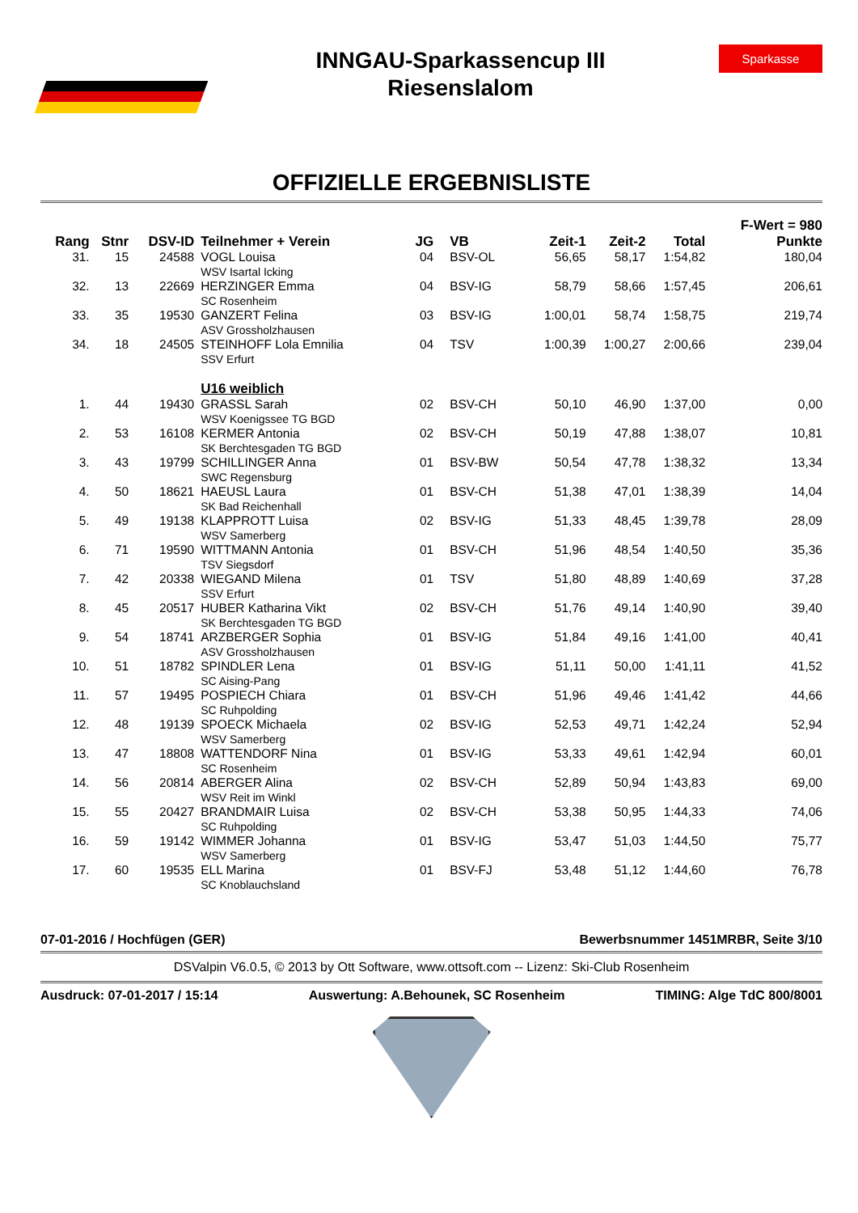INNGAU-Sparkassencup III
Riesenslalom
Sparkasse
OFFIZIELLE ERGEBNISLISTE
| | | | | | | | | | F-Wert = 980 |
| --- | --- | --- | --- | --- | --- | --- | --- | --- | --- |
| Rang | Stnr | DSV-ID | Teilnehmer + Verein | JG | VB | Zeit-1 | Zeit-2 | Total | Punkte |
| 31. | 15 | 24588 | VOGL Louisa WSV Isartal Icking | 04 | BSV-OL | 56,65 | 58,17 | 1:54,82 | 180,04 |
| 32. | 13 | 22669 | HERZINGER Emma SC Rosenheim | 04 | BSV-IG | 58,79 | 58,66 | 1:57,45 | 206,61 |
| 33. | 35 | 19530 | GANZERT Felina ASV Grossholzhausen | 03 | BSV-IG | 1:00,01 | 58,74 | 1:58,75 | 219,74 |
| 34. | 18 | 24505 | STEINHOFF Lola Emnilia SSV Erfurt | 04 | TSV | 1:00,39 | 1:00,27 | 2:00,66 | 239,04 |
| | | | U16 weiblich | | | | | | |
| 1. | 44 | 19430 | GRASSL Sarah WSV Koenigssee TG BGD | 02 | BSV-CH | 50,10 | 46,90 | 1:37,00 | 0,00 |
| 2. | 53 | 16108 | KERMER Antonia SK Berchtesgaden TG BGD | 02 | BSV-CH | 50,19 | 47,88 | 1:38,07 | 10,81 |
| 3. | 43 | 19799 | SCHILLINGER Anna SWC Regensburg | 01 | BSV-BW | 50,54 | 47,78 | 1:38,32 | 13,34 |
| 4. | 50 | 18621 | HAEUSL Laura SK Bad Reichenhall | 01 | BSV-CH | 51,38 | 47,01 | 1:38,39 | 14,04 |
| 5. | 49 | 19138 | KLAPPROTT Luisa WSV Samerberg | 02 | BSV-IG | 51,33 | 48,45 | 1:39,78 | 28,09 |
| 6. | 71 | 19590 | WITTMANN Antonia TSV Siegsdorf | 01 | BSV-CH | 51,96 | 48,54 | 1:40,50 | 35,36 |
| 7. | 42 | 20338 | WIEGAND Milena SSV Erfurt | 01 | TSV | 51,80 | 48,89 | 1:40,69 | 37,28 |
| 8. | 45 | 20517 | HUBER Katharina Vikt SK Berchtesgaden TG BGD | 02 | BSV-CH | 51,76 | 49,14 | 1:40,90 | 39,40 |
| 9. | 54 | 18741 | ARZBERGER Sophia ASV Grossholzhausen | 01 | BSV-IG | 51,84 | 49,16 | 1:41,00 | 40,41 |
| 10. | 51 | 18782 | SPINDLER Lena SC Aising-Pang | 01 | BSV-IG | 51,11 | 50,00 | 1:41,11 | 41,52 |
| 11. | 57 | 19495 | POSPIECH Chiara SC Ruhpolding | 01 | BSV-CH | 51,96 | 49,46 | 1:41,42 | 44,66 |
| 12. | 48 | 19139 | SPOECK Michaela WSV Samerberg | 02 | BSV-IG | 52,53 | 49,71 | 1:42,24 | 52,94 |
| 13. | 47 | 18808 | WATTENDORF Nina SC Rosenheim | 01 | BSV-IG | 53,33 | 49,61 | 1:42,94 | 60,01 |
| 14. | 56 | 20814 | ABERGER Alina WSV Reit im Winkl | 02 | BSV-CH | 52,89 | 50,94 | 1:43,83 | 69,00 |
| 15. | 55 | 20427 | BRANDMAIR Luisa SC Ruhpolding | 02 | BSV-CH | 53,38 | 50,95 | 1:44,33 | 74,06 |
| 16. | 59 | 19142 | WIMMER Johanna WSV Samerberg | 01 | BSV-IG | 53,47 | 51,03 | 1:44,50 | 75,77 |
| 17. | 60 | 19535 | ELL Marina SC Knoblauchsland | 01 | BSV-FJ | 53,48 | 51,12 | 1:44,60 | 76,78 |
07-01-2016 / Hochfügen (GER) Bewerbsnummer 1451MRBR, Seite 3/10
DSValpin V6.0.5, © 2013 by Ott Software, www.ottsoft.com -- Lizenz: Ski-Club Rosenheim
Ausdruck: 07-01-2017 / 15:14 Auswertung: A.Behounek, SC Rosenheim TIMING: Alge TdC 800/8001